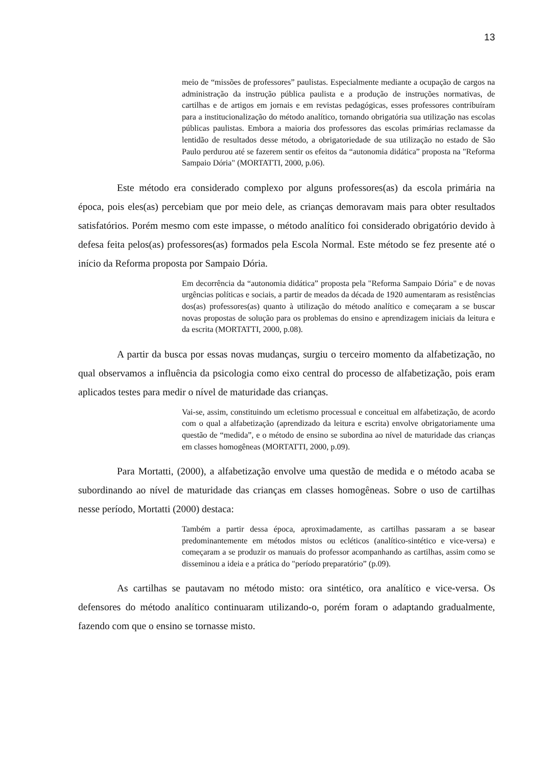13
meio de “missões de professores” paulistas. Especialmente mediante a ocupação de cargos na administração da instrução pública paulista e a produção de instruções normativas, de cartilhas e de artigos em jornais e em revistas pedagógicas, esses professores contribuíram para a institucionalização do método analítico, tornando obrigatória sua utilização nas escolas públicas paulistas. Embora a maioria dos professores das escolas primárias reclamasse da lentidão de resultados desse método, a obrigatoriedade de sua utilização no estado de São Paulo perdurou até se fazerem sentir os efeitos da “autonomia didática” proposta na "Reforma Sampaio Dória" (MORTATTI, 2000, p.06).
Este método era considerado complexo por alguns professores(as) da escola primária na época, pois eles(as) percebiam que por meio dele, as crianças demoravam mais para obter resultados satisfatórios. Porém mesmo com este impasse, o método analítico foi considerado obrigatório devido à defesa feita pelos(as) professores(as) formados pela Escola Normal. Este método se fez presente até o início da Reforma proposta por Sampaio Dória.
Em decorrência da “autonomia didática” proposta pela "Reforma Sampaio Dória" e de novas urgências políticas e sociais, a partir de meados da década de 1920 aumentaram as resistências dos(as) professores(as) quanto à utilização do método analítico e começaram a se buscar novas propostas de solução para os problemas do ensino e aprendizagem iniciais da leitura e da escrita (MORTATTI, 2000, p.08).
A partir da busca por essas novas mudanças, surgiu o terceiro momento da alfabetização, no qual observamos a influência da psicologia como eixo central do processo de alfabetização, pois eram aplicados testes para medir o nível de maturidade das crianças.
Vai-se, assim, constituindo um ecletismo processual e conceitual em alfabetização, de acordo com o qual a alfabetização (aprendizado da leitura e escrita) envolve obrigatoriamente uma questão de “medida”, e o método de ensino se subordina ao nível de maturidade das crianças em classes homogêneas (MORTATTI, 2000, p.09).
Para Mortatti, (2000), a alfabetização envolve uma questão de medida e o método acaba se subordinando ao nível de maturidade das crianças em classes homogêneas. Sobre o uso de cartilhas nesse período, Mortatti (2000) destaca:
Também a partir dessa época, aproximadamente, as cartilhas passaram a se basear predominantemente em métodos mistos ou ecléticos (analítico-sintético e vice-versa) e começaram a se produzir os manuais do professor acompanhando as cartilhas, assim como se disseminou a ideia e a prática do "período preparatório” (p.09).
As cartilhas se pautavam no método misto: ora sintético, ora analítico e vice-versa. Os defensores do método analítico continuaram utilizando-o, porém foram o adaptando gradualmente, fazendo com que o ensino se tornasse misto.